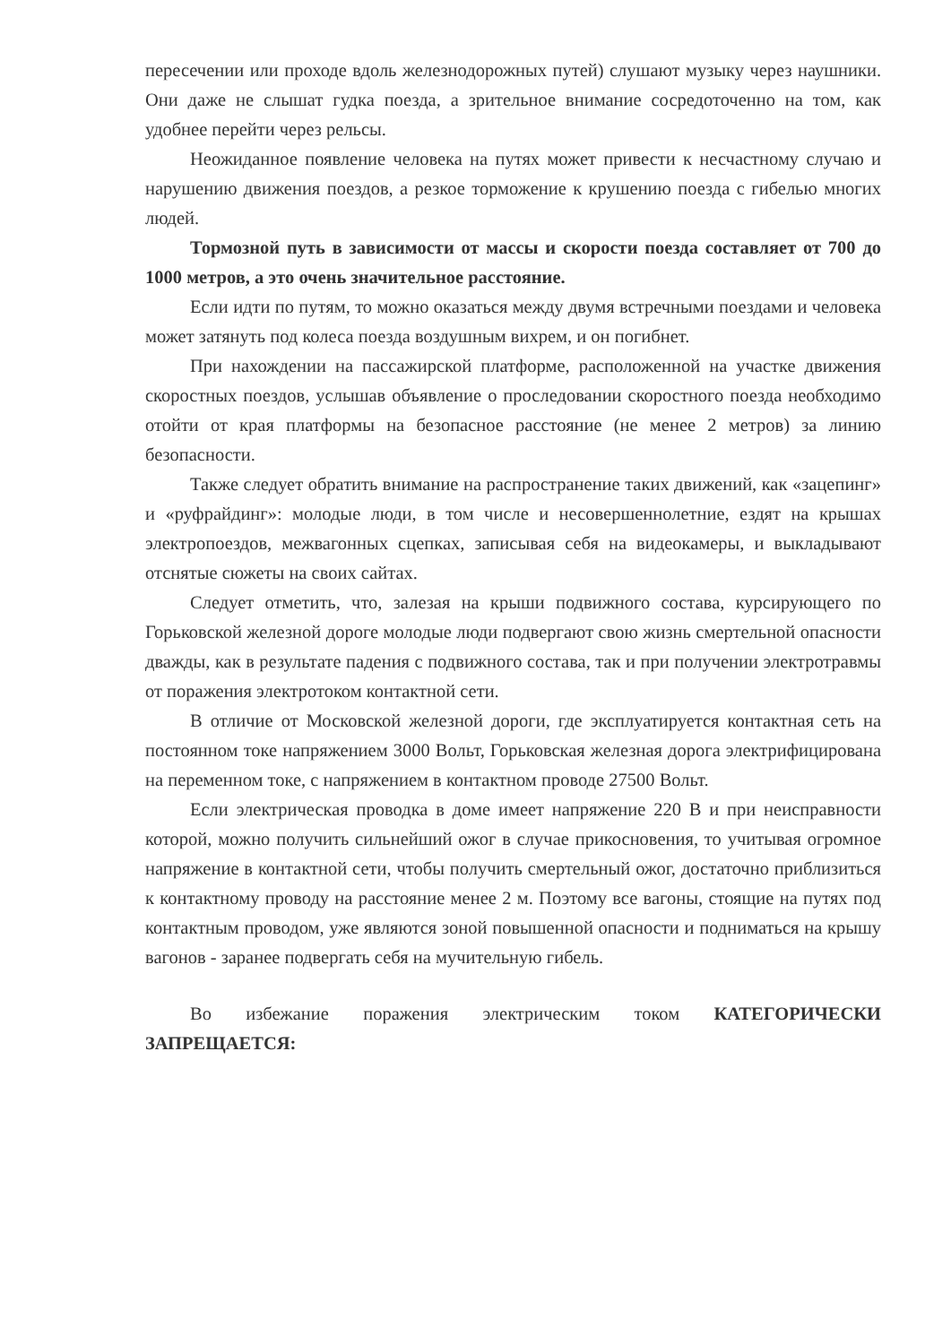пересечении или проходе вдоль железнодорожных путей) слушают музыку через наушники. Они даже не слышат гудка поезда, а зрительное внимание сосредоточенно на том, как удобнее перейти через рельсы.
Неожиданное появление человека на путях может привести к несчастному случаю и нарушению движения поездов, а резкое торможение к крушению поезда с гибелью многих людей.
Тормозной путь в зависимости от массы и скорости поезда составляет от 700 до 1000 метров, а это очень значительное расстояние.
Если идти по путям, то можно оказаться между двумя встречными поездами и человека может затянуть под колеса поезда воздушным вихрем, и он погибнет.
При нахождении на пассажирской платформе, расположенной на участке движения скоростных поездов, услышав объявление о проследовании скоростного поезда необходимо отойти от края платформы на безопасное расстояние (не менее 2 метров) за линию безопасности.
Также следует обратить внимание на распространение таких движений, как «зацепинг» и «руфрайдинг»: молодые люди, в том числе и несовершеннолетние, ездят на крышах электропоездов, межвагонных сцепках, записывая себя на видеокамеры, и выкладывают отснятые сюжеты на своих сайтах.
Следует отметить, что, залезая на крыши подвижного состава, курсирующего по Горьковской железной дороге молодые люди подвергают свою жизнь смертельной опасности дважды, как в результате падения с подвижного состава, так и при получении электротравмы от поражения электротоком контактной сети.
В отличие от Московской железной дороги, где эксплуатируется контактная сеть на постоянном токе напряжением 3000 Вольт, Горьковская железная дорога электрифицирована на переменном токе, с напряжением в контактном проводе 27500 Вольт.
Если электрическая проводка в доме имеет напряжение 220 В и при неисправности которой, можно получить сильнейший ожог в случае прикосновения, то учитывая огромное напряжение в контактной сети, чтобы получить смертельный ожог, достаточно приблизиться к контактному проводу на расстояние менее 2 м. Поэтому все вагоны, стоящие на путях под контактным проводом, уже являются зоной повышенной опасности и подниматься на крышу вагонов - заранее подвергать себя на мучительную гибель.
Во избежание поражения электрическим током КАТЕГОРИЧЕСКИ ЗАПРЕЩАЕТСЯ: